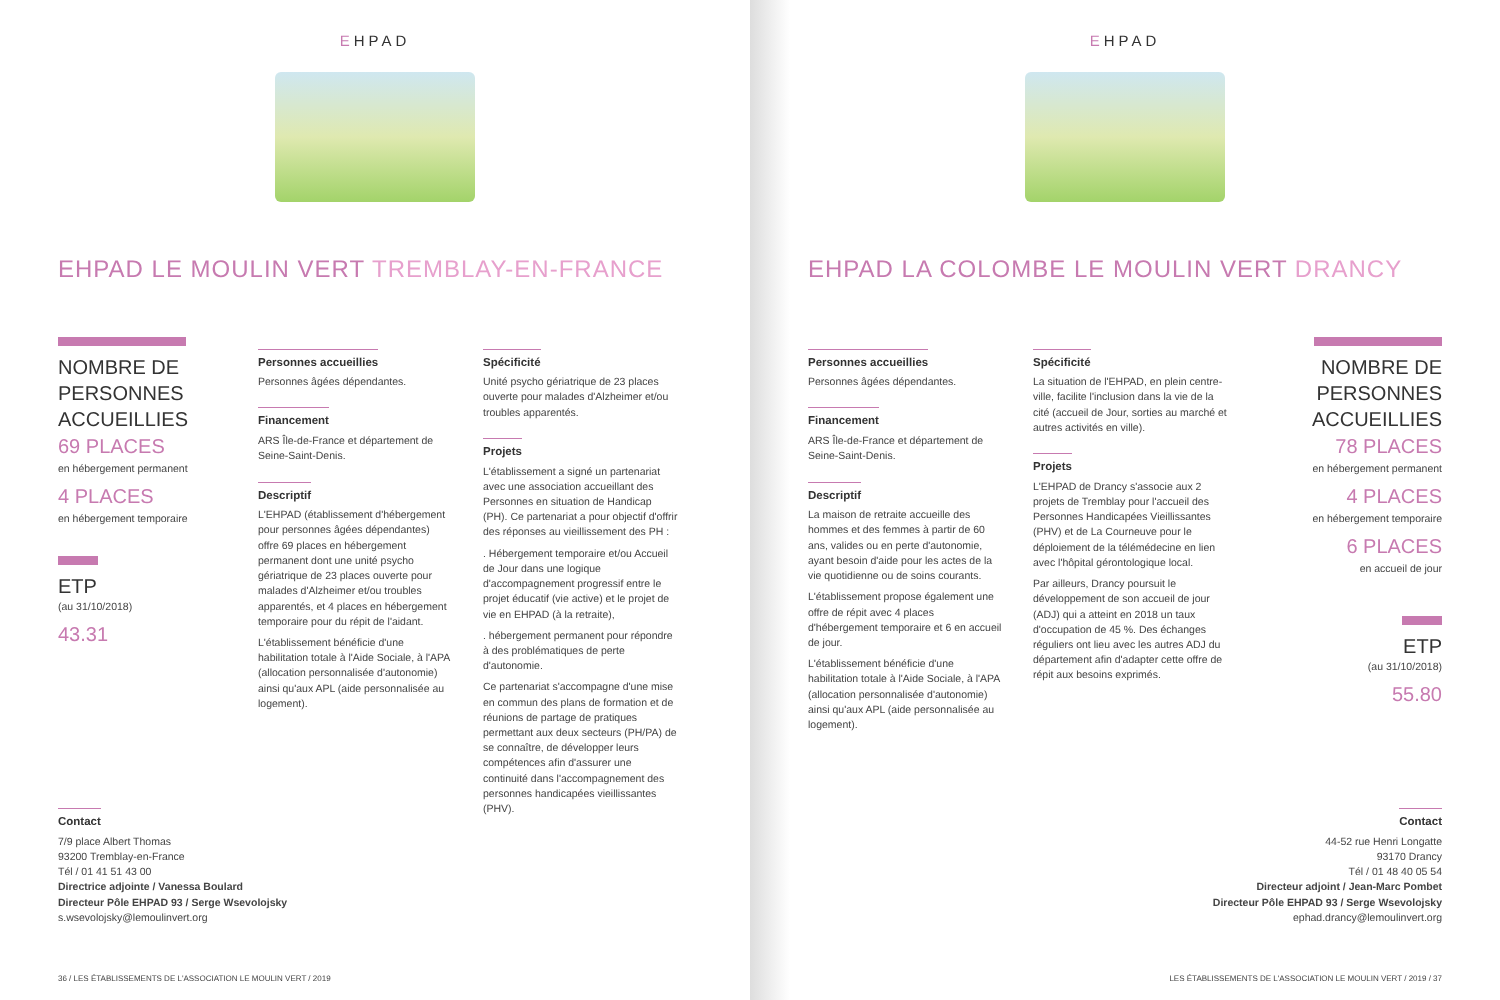EHPAD
EHPAD LE MOULIN VERT TREMBLAY-EN-FRANCE
NOMBRE DE PERSONNES ACCUEILLIES
69 PLACES
en hébergement permanent
4 PLACES
en hébergement temporaire
ETP
(au 31/10/2018)
43.31
Personnes accueillies
Personnes âgées dépendantes.
Financement
ARS Île-de-France et département de Seine-Saint-Denis.
Descriptif
L'EHPAD (établissement d'hébergement pour personnes âgées dépendantes) offre 69 places en hébergement permanent dont une unité psycho gériatrique de 23 places ouverte pour malades d'Alzheimer et/ou troubles apparentés, et 4 places en hébergement temporaire pour du répit de l'aidant.
L'établissement bénéficie d'une habilitation totale à l'Aide Sociale, à l'APA (allocation personnalisée d'autonomie) ainsi qu'aux APL (aide personnalisée au logement).
Spécificité
Unité psycho gériatrique de 23 places ouverte pour malades d'Alzheimer et/ou troubles apparentés.
Projets
L'établissement a signé un partenariat avec une association accueillant des Personnes en situation de Handicap (PH). Ce partenariat a pour objectif d'offrir des réponses au vieillissement des PH :
. Hébergement temporaire et/ou Accueil de Jour dans une logique d'accompagnement progressif entre le projet éducatif (vie active) et le projet de vie en EHPAD (à la retraite),
. hébergement permanent pour répondre à des problématiques de perte d'autonomie.
Ce partenariat s'accompagne d'une mise en commun des plans de formation et de réunions de partage de pratiques permettant aux deux secteurs (PH/PA) de se connaître, de développer leurs compétences afin d'assurer une continuité dans l'accompagnement des personnes handicapées vieillissantes (PHV).
Contact
7/9 place Albert Thomas
93200 Tremblay-en-France
Tél / 01 41 51 43 00
Directrice adjointe / Vanessa Boulard
Directeur Pôle EHPAD 93 / Serge Wsevolojsky
s.wsevolojsky@lemoulinvert.org
36 / LES ÉTABLISSEMENTS DE L'ASSOCIATION LE MOULIN VERT / 2019
EHPAD
EHPAD LA COLOMBE LE MOULIN VERT DRANCY
Personnes accueillies
Personnes âgées dépendantes.
Financement
ARS Île-de-France et département de Seine-Saint-Denis.
Descriptif
La maison de retraite accueille des hommes et des femmes à partir de 60 ans, valides ou en perte d'autonomie, ayant besoin d'aide pour les actes de la vie quotidienne ou de soins courants.
L'établissement propose également une offre de répit avec 4 places d'hébergement temporaire et 6 en accueil de jour.
L'établissement bénéficie d'une habilitation totale à l'Aide Sociale, à l'APA (allocation personnalisée d'autonomie) ainsi qu'aux APL (aide personnalisée au logement).
Spécificité
La situation de l'EHPAD, en plein centre-ville, facilite l'inclusion dans la vie de la cité (accueil de Jour, sorties au marché et autres activités en ville).
Projets
L'EHPAD de Drancy s'associe aux 2 projets de Tremblay pour l'accueil des Personnes Handicapées Vieillissantes (PHV) et de La Courneuve pour le déploiement de la télémédecine en lien avec l'hôpital gérontologique local.
Par ailleurs, Drancy poursuit le développement de son accueil de jour (ADJ) qui a atteint en 2018 un taux d'occupation de 45 %. Des échanges réguliers ont lieu avec les autres ADJ du département afin d'adapter cette offre de répit aux besoins exprimés.
NOMBRE DE PERSONNES ACCUEILLIES
78 PLACES
en hébergement permanent
4 PLACES
en hébergement temporaire
6 PLACES
en accueil de jour
ETP
(au 31/10/2018)
55.80
Contact
44-52 rue Henri Longatte
93170 Drancy
Tél / 01 48 40 05 54
Directeur adjoint / Jean-Marc Pombet
Directeur Pôle EHPAD 93 / Serge Wsevolojsky
ephad.drancy@lemoulinvert.org
LES ÉTABLISSEMENTS DE L'ASSOCIATION LE MOULIN VERT / 2019 / 37